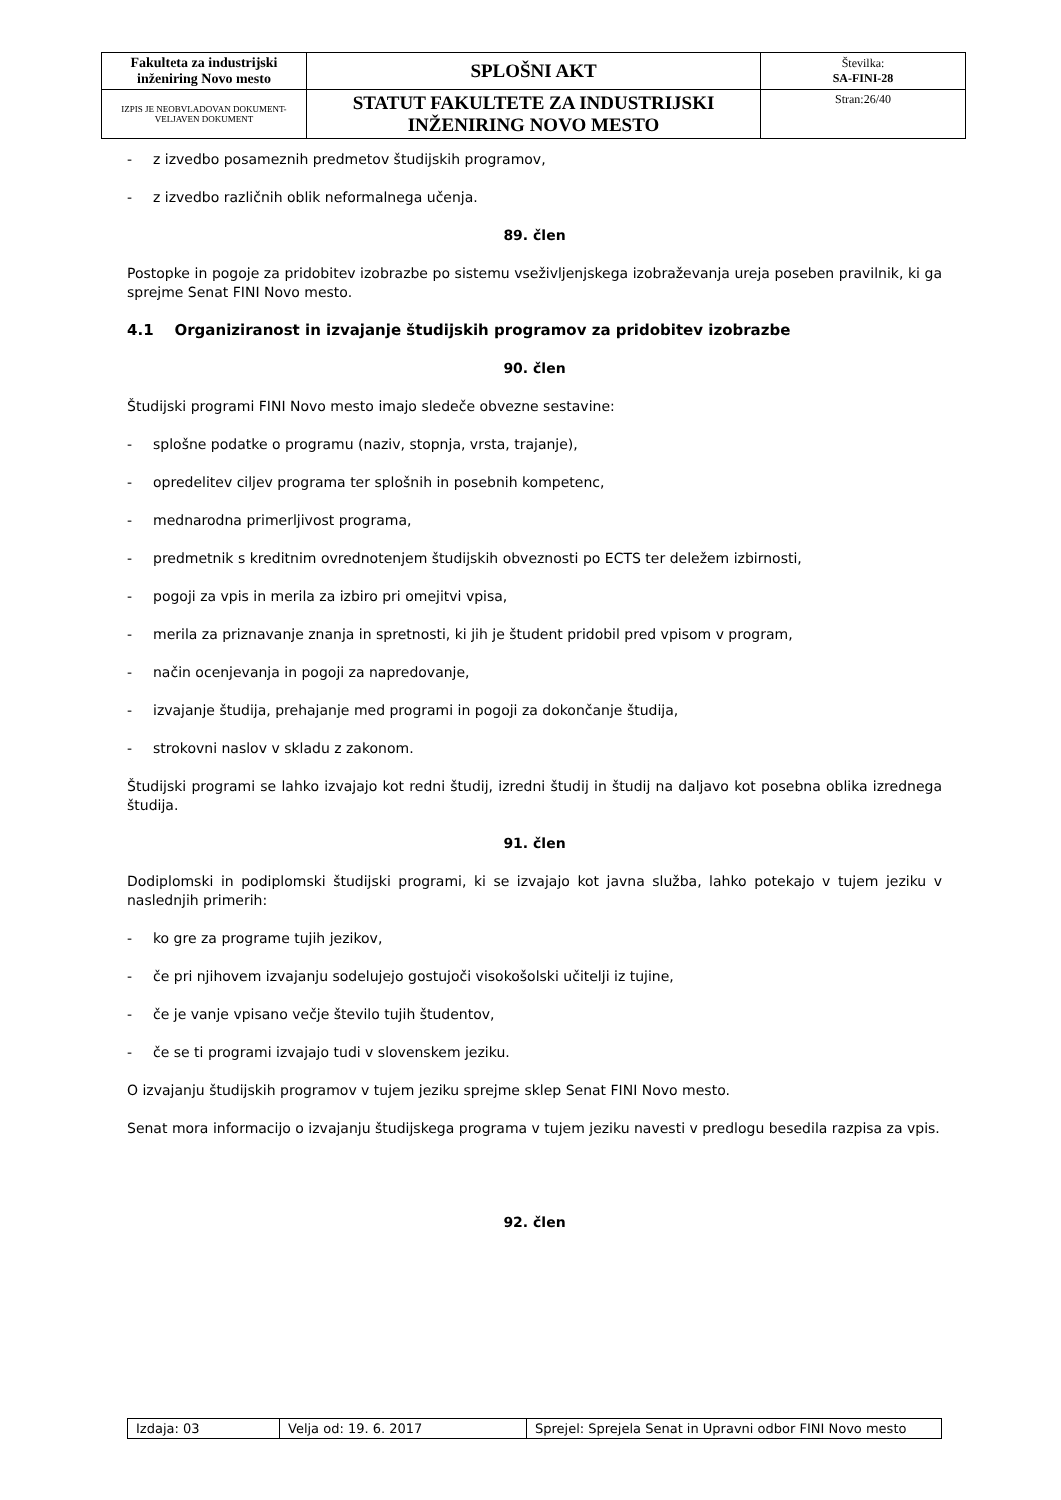| Fakulteta za industrijski inženiring Novo mesto | SPLOŠNI AKT | Številka: SA-FINI-28 |
| IZPIS JE NEOBVLADOVAN DOKUMENT-VELJAVEN DOKUMENT | STATUT FAKULTETE ZA INDUSTRIJSKI INŽENIRING NOVO MESTO | Stran:26/40 |
- z izvedbo posameznih predmetov študijskih programov,
- z izvedbo različnih oblik neformalnega učenja.
89. člen
Postopke in pogoje za pridobitev izobrazbe po sistemu vseživljenjskega izobraževanja ureja poseben pravilnik, ki ga sprejme Senat FINI Novo mesto.
4.1 Organiziranost in izvajanje študijskih programov za pridobitev izobrazbe
90. člen
Študijski programi FINI Novo mesto imajo sledeče obvezne sestavine:
- splošne podatke o programu (naziv, stopnja, vrsta, trajanje),
- opredelitev ciljev programa ter splošnih in posebnih kompetenc,
- mednarodna primerljivost programa,
- predmetnik s kreditnim ovrednotenjem študijskih obveznosti po ECTS ter deležem izbirnosti,
- pogoji za vpis in merila za izbiro pri omejitvi vpisa,
- merila za priznavanje znanja in spretnosti, ki jih je študent pridobil pred vpisom v program,
- način ocenjevanja in pogoji za napredovanje,
- izvajanje študija, prehajanje med programi in pogoji za dokončanje študija,
- strokovni naslov v skladu z zakonom.
Študijski programi se lahko izvajajo kot redni študij, izredni študij in študij na daljavo kot posebna oblika izrednega študija.
91. člen
Dodiplomski in podiplomski študijski programi, ki se izvajajo kot javna služba, lahko potekajo v tujem jeziku v naslednjih primerih:
- ko gre za programe tujih jezikov,
- če pri njihovem izvajanju sodelujejo gostujoči visokošolski učitelji iz tujine,
- če je vanje vpisano večje število tujih študentov,
- če se ti programi izvajajo tudi v slovenskem jeziku.
O izvajanju študijskih programov v tujem jeziku sprejme sklep Senat FINI Novo mesto.
Senat mora informacijo o izvajanju študijskega programa v tujem jeziku navesti v predlogu besedila razpisa za vpis.
92. člen
| Izdaja: 03 | Velja od: 19. 6. 2017 | Sprejel: Sprejela Senat in Upravni odbor FINI Novo mesto |